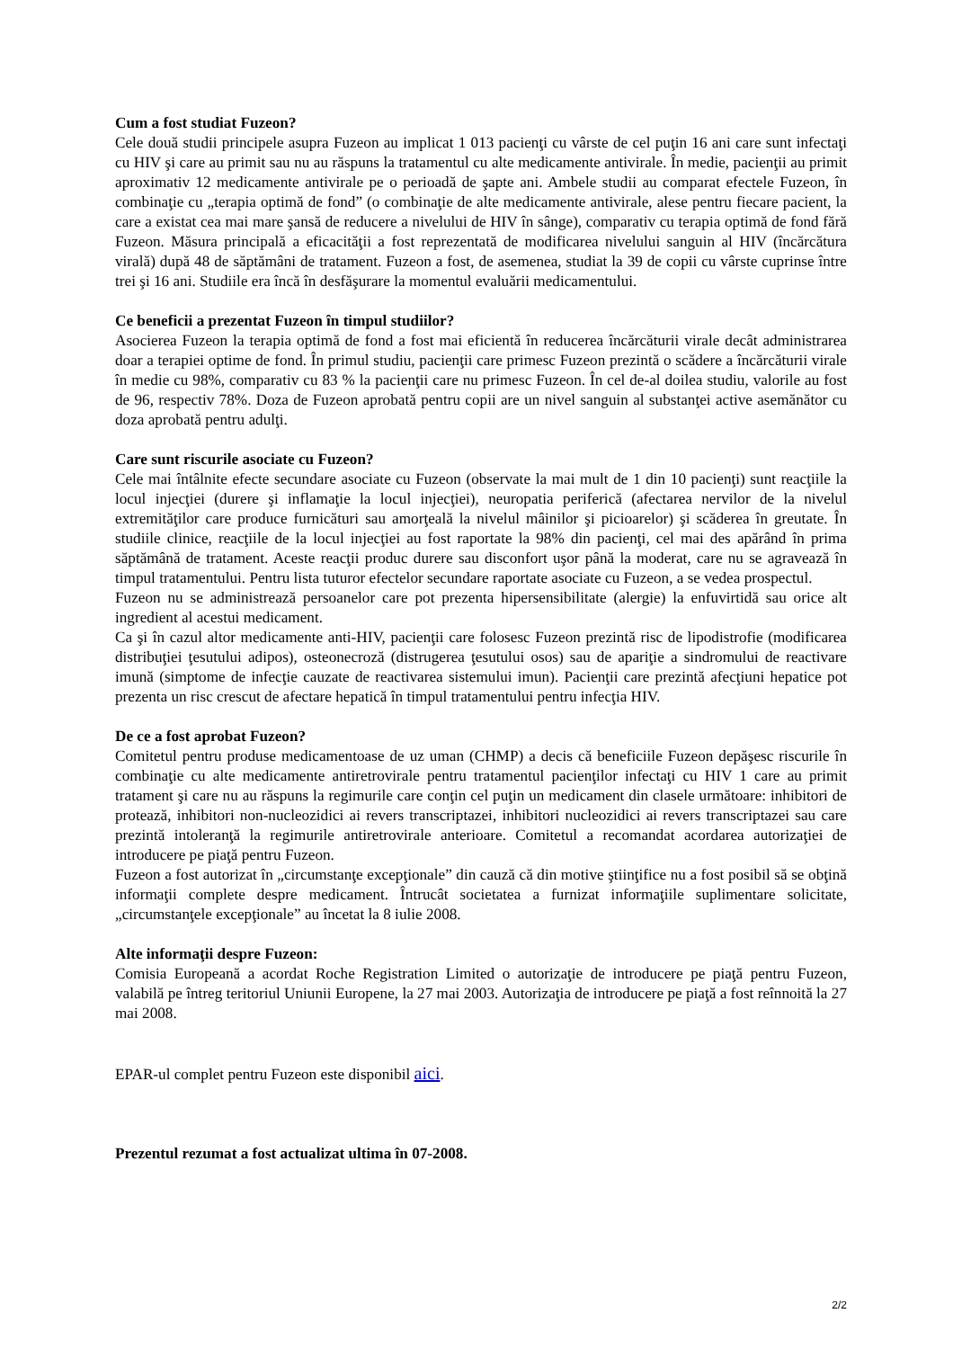Cum a fost studiat Fuzeon?
Cele două studii principele asupra Fuzeon au implicat 1 013 pacienţi cu vârste de cel puţin 16 ani care sunt infectaţi cu HIV şi care au primit sau nu au răspuns la tratamentul cu alte medicamente antivirale. În medie, pacienţii au primit aproximativ 12 medicamente antivirale pe o perioadă de şapte ani. Ambele studii au comparat efectele Fuzeon, în combinaţie cu „terapia optimă de fond” (o combinaţie de alte medicamente antivirale, alese pentru fiecare pacient, la care a existat cea mai mare şansă de reducere a nivelului de HIV în sânge), comparativ cu terapia optimă de fond fără Fuzeon. Măsura principală a eficacităţii a fost reprezentată de modificarea nivelului sanguin al HIV (încărcătura virală) după 48 de săptămâni de tratament. Fuzeon a fost, de asemenea, studiat la 39 de copii cu vârste cuprinse între trei şi 16 ani. Studiile era încă în desfăşurare la momentul evaluării medicamentului.
Ce beneficii a prezentat Fuzeon în timpul studiilor?
Asocierea Fuzeon la terapia optimă de fond a fost mai eficientă în reducerea încărcăturii virale decât administrarea doar a terapiei optime de fond. În primul studiu, pacienţii care primesc Fuzeon prezintă o scădere a încărcăturii virale în medie cu 98%, comparativ cu 83 % la pacienţii care nu primesc Fuzeon. În cel de-al doilea studiu, valorile au fost de 96, respectiv 78%. Doza de Fuzeon aprobată pentru copii are un nivel sanguin al substanţei active asemănător cu doza aprobată pentru adulţi.
Care sunt riscurile asociate cu Fuzeon?
Cele mai întâlnite efecte secundare asociate cu Fuzeon (observate la mai mult de 1 din 10 pacienţi) sunt reacţiile la locul injecţiei (durere şi inflamaţie la locul injecţiei), neuropatia periferică (afectarea nervilor de la nivelul extremităţilor care produce furnicături sau amorţeală la nivelul mâinilor şi picioarelor) şi scăderea în greutate. În studiile clinice, reacţiile de la locul injecţiei au fost raportate la 98% din pacienţi, cel mai des apărând în prima săptămână de tratament. Aceste reacţii produc durere sau disconfort uşor până la moderat, care nu se agravează în timpul tratamentului. Pentru lista tuturor efectelor secundare raportate asociate cu Fuzeon, a se vedea prospectul.
Fuzeon nu se administrează persoanelor care pot prezenta hipersensibilitate (alergie) la enfuvirtidă sau orice alt ingredient al acestui medicament.
Ca şi în cazul altor medicamente anti-HIV, pacienţii care folosesc Fuzeon prezintă risc de lipodistrofie (modificarea distribuţiei ţesutului adipos), osteonecroză (distrugerea ţesutului osos) sau de apariţie a sindromului de reactivare imună (simptome de infecţie cauzate de reactivarea sistemului imun). Pacienţii care prezintă afecţiuni hepatice pot prezenta un risc crescut de afectare hepatică în timpul tratamentului pentru infecţia HIV.
De ce a fost aprobat Fuzeon?
Comitetul pentru produse medicamentoase de uz uman (CHMP) a decis că beneficiile Fuzeon depăşesc riscurile în combinaţie cu alte medicamente antiretrovirale pentru tratamentul pacienţilor infectaţi cu HIV 1 care au primit tratament şi care nu au răspuns la regimurile care conţin cel puţin un medicament din clasele următoare: inhibitori de protează, inhibitori non-nucleozidici ai revers transcriptazei, inhibitori nucleozidici ai revers transcriptazei sau care prezintă intoleranţă la regimurile antiretrovirale anterioare. Comitetul a recomandat acordarea autorizaţiei de introducere pe piaţă pentru Fuzeon.
Fuzeon a fost autorizat în „circumstanţe excepţionale” din cauză că din motive ştiinţifice nu a fost posibil să se obţină informaţii complete despre medicament. Întrucât societatea a furnizat informaţiile suplimentare solicitate, „circumstanţele excepţionale” au încetat la 8 iulie 2008.
Alte informaţii despre Fuzeon:
Comisia Europeană a acordat Roche Registration Limited o autorizaţie de introducere pe piaţă pentru Fuzeon, valabilă pe întreg teritoriul Uniunii Europene, la 27 mai 2003. Autorizaţia de introducere pe piaţă a fost reînnoită la 27 mai 2008.
EPAR-ul complet pentru Fuzeon este disponibil aici.
Prezentul rezumat a fost actualizat ultima în 07-2008.
2/2